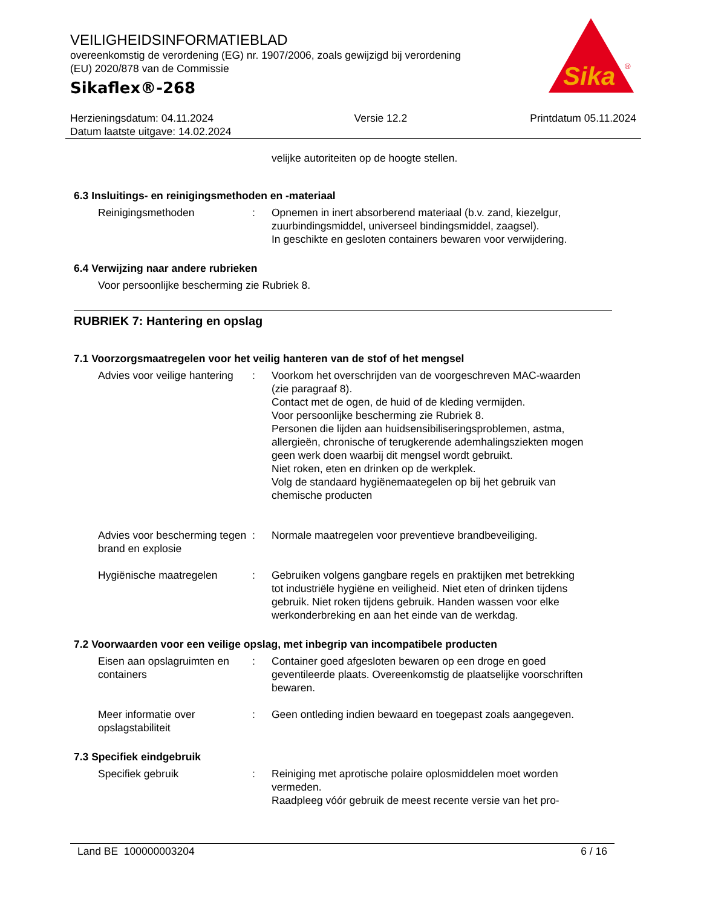VEILIGHEIDSINFORMATIEBLAD
overeenkomstig de verordening (EG) nr. 1907/2006, zoals gewijzigd bij verordening (EU) 2020/878 van de Commissie
Sikaflex®-268
Sika
®
Herzieningsdatum: 04.11.2024
Datum laatste uitgave: 14.02.2024
Versie 12.2 Printdatum 05.11.2024
velijke autoriteiten op de hoogte stellen.
6.3 Insluitings- en reinigingsmethoden en -materiaal
Reinigingsmethoden : Opnemen in inert absorberend materiaal (b.v. zand, kiezelgur, zuurbindingsmiddel, universeel bindingsmiddel, zaagsel).
In geschikte en gesloten containers bewaren voor verwijdering.
6.4 Verwijzing naar andere rubrieken
Voor persoonlijke bescherming zie Rubriek 8.
RUBRIEK 7: Hantering en opslag
7.1 Voorzorgsmaatregelen voor het veilig hanteren van de stof of het mengsel
Advies voor veilige hantering
: Voorkom het overschrijden van de voorgeschreven MAC-waarden (zie paragraaf 8).
Contact met de ogen, de huid of de kleding vermijden.
Voor persoonlijke bescherming zie Rubriek 8.
Personen die lijden aan huidsensibiliseringsproblemen, astma, allergieën, chronische of terugkerende ademhalingsziekten mogen geen werk doen waarbij dit mengsel wordt gebruikt.
Niet roken, eten en drinken op de werkplek.
Volg de standaard hygiënemaategelen op bij het gebruik van chemische producten
Advies voor bescherming tegen brand en explosie
: Normale maatregelen voor preventieve brandbeveiliging.
Hygiënische maatregelen : Gebruiken volgens gangbare regels en praktijken met betrekking tot industriële hygiëne en veiligheid. Niet eten of drinken tijdens gebruik. Niet roken tijdens gebruik. Handen wassen voor elke werkonderbreking en aan het einde van de werkdag.
7.2 Voorwaarden voor een veilige opslag, met inbegrip van incompatibele producten
Eisen aan opslagruimten en containers
: Container goed afgesloten bewaren op een droge en goed geventileerde plaats. Overeenkomstig de plaatselijke voorschriften bewaren.
Meer informatie over opslagstabiliteit
: Geen ontleding indien bewaard en toegepast zoals aangegeven.
7.3 Specifiek eindgebruik
Specifiek gebruik : Reiniging met aprotische polaire oplosmiddelen moet worden vermeden.
Raadpleeg vóór gebruik de meest recente versie van het pro-
Land BE 100000003204 6 / 16